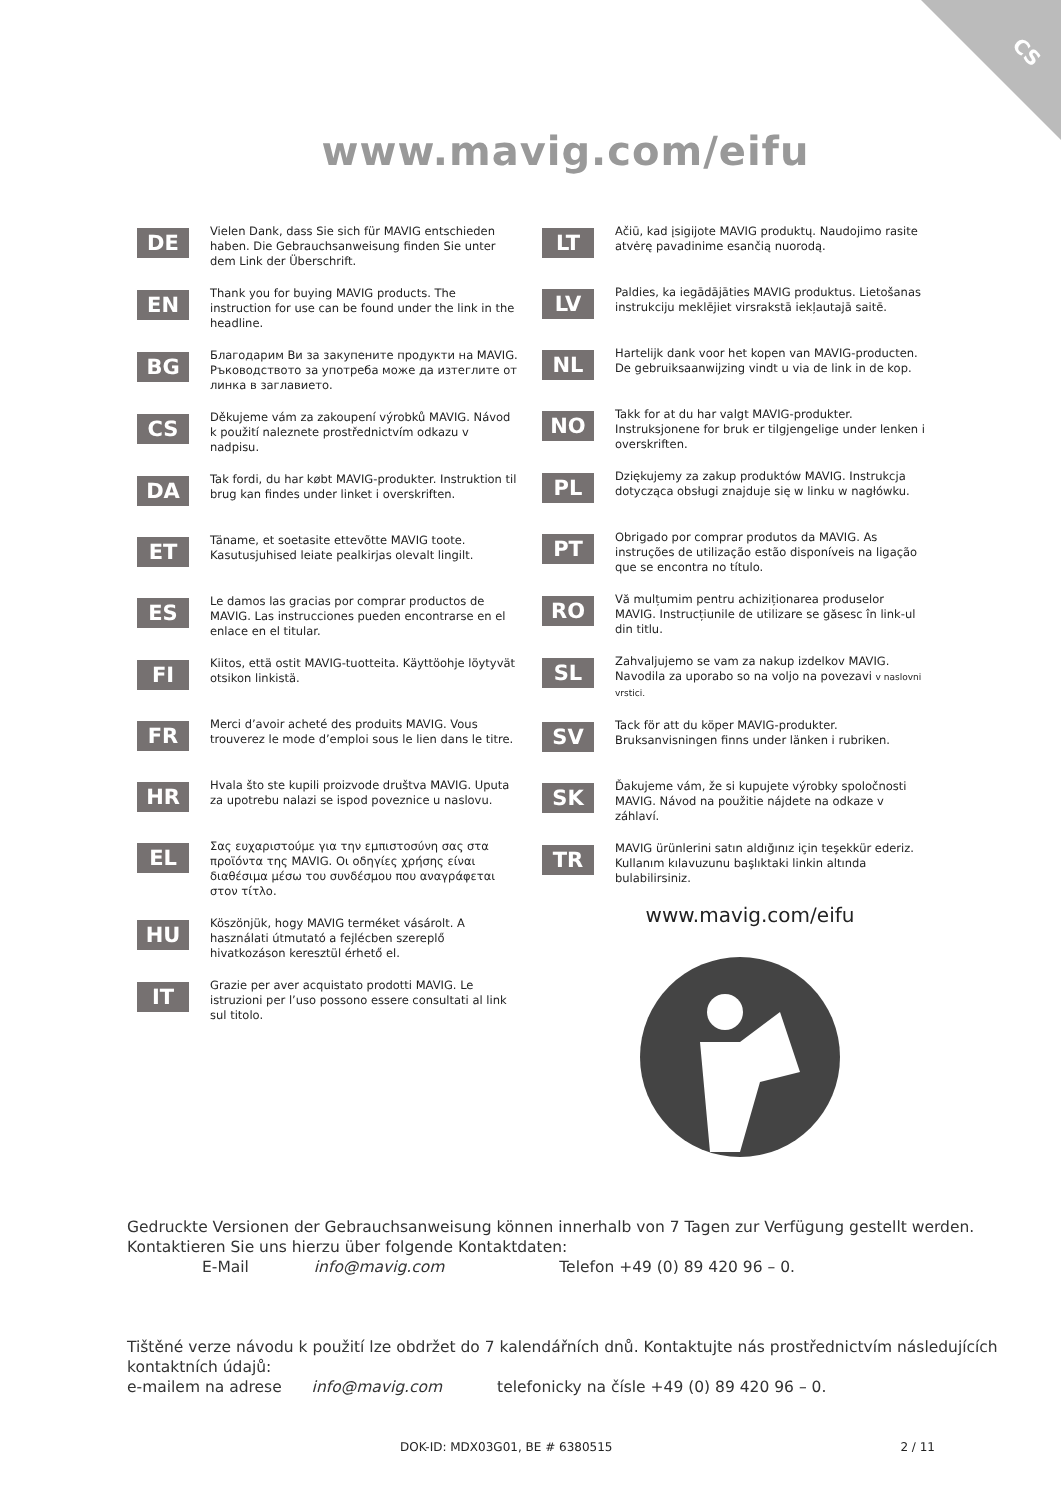CS
www.mavig.com/eifu
DE
Vielen Dank, dass Sie sich für MAVIG entschieden haben. Die Gebrauchsanweisung finden Sie unter dem Link der Überschrift.
EN
Thank you for buying MAVIG products. The instruction for use can be found under the link in the headline.
BG
Благодарим Ви за закупените продукти на MAVIG. Ръководството за употреба може да изтеглите от линка в заглавието.
CS
Děkujeme vám za zakoupení výrobků MAVIG. Návod k použití naleznete prostřednictvím odkazu v nadpisu.
DA
Tak fordi, du har købt MAVIG-produkter. Instruktion til brug kan findes under linket i overskriften.
ET
Täname, et soetasite ettevõtte MAVIG toote. Kasutusjuhised leiate pealkirjas olevalt lingilt.
ES
Le damos las gracias por comprar productos de MAVIG. Las instrucciones pueden encontrarse en el enlace en el titular.
FI
Kiitos, että ostit MAVIG-tuotteita. Käyttöohje löytyvät otsikon linkistä.
FR
Merci d’avoir acheté des produits MAVIG. Vous trouverez le mode d’emploi sous le lien dans le titre.
HR
Hvala što ste kupili proizvode društva MAVIG. Uputa za upotrebu nalazi se ispod poveznice u naslovu.
EL
Σας ευχαριστούμε για την εμπιστοσύνη σας στα προϊόντα της MAVIG. Οι οδηγίες χρήσης είναι διαθέσιμα μέσω του συνδέσμου που αναγράφεται στον τίτλο.
HU
Köszönjük, hogy MAVIG terméket vásárolt. A használati útmutató a fejlécben szereplő hivatkozáson keresztül érhető el.
IT
Grazie per aver acquistato prodotti MAVIG. Le istruzioni per l’uso possono essere consultati al link sul titolo.
LT
Ačiū, kad įsigijote MAVIG produktų. Naudojimo rasite atvėrę pavadinime esančią nuorodą.
LV
Paldies, ka iegādājāties MAVIG produktus. Lietošanas instrukciju meklējiet virsrakstā iekļautajā saitē.
NL
Hartelijk dank voor het kopen van MAVIG-producten. De gebruiksaanwijzing vindt u via de link in de kop.
NO
Takk for at du har valgt MAVIG-produkter. Instruksjonene for bruk er tilgjengelige under lenken i overskriften.
PL
Dziękujemy za zakup produktów MAVIG. Instrukcja dotycząca obsługi znajduje się w linku w nagłówku.
PT
Obrigado por comprar produtos da MAVIG. As instruções de utilização estão disponíveis na ligação que se encontra no título.
RO
Vă mulțumim pentru achiziționarea produselor MAVIG. Instrucțiunile de utilizare se găsesc în link-ul din titlu.
SL
Zahvaljujemo se vam za nakup izdelkov MAVIG. Navodila za uporabo so na voljo na povezavi v naslovni vrstici.
SV
Tack för att du köper MAVIG-produkter. Bruksanvisningen finns under länken i rubriken.
SK
Ďakujeme vám, že si kupujete výrobky spoločnosti MAVIG. Návod na použitie nájdete na odkaze v záhlaví.
TR
MAVIG ürünlerini satın aldığınız için teşekkür ederiz. Kullanım kılavuzunu başlıktaki linkin altında bulabilirsiniz.
www.mavig.com/eifu
Gedruckte Versionen der Gebrauchsanweisung können innerhalb von 7 Tagen zur Verfügung gestellt werden. Kontaktieren Sie uns hierzu über folgende Kontaktdaten:
E-Mail info@mavig.com Telefon +49 (0) 89 420 96 – 0.
Tištěné verze návodu k použití lze obdržet do 7 kalendářních dnů. Kontaktujte nás prostřednictvím následujících kontaktních údajů:
e-mailem na adrese info@mavig.com telefonicky na čísle +49 (0) 89 420 96 – 0.
DOK-ID: MDX03G01, BE # 6380515 2 / 11